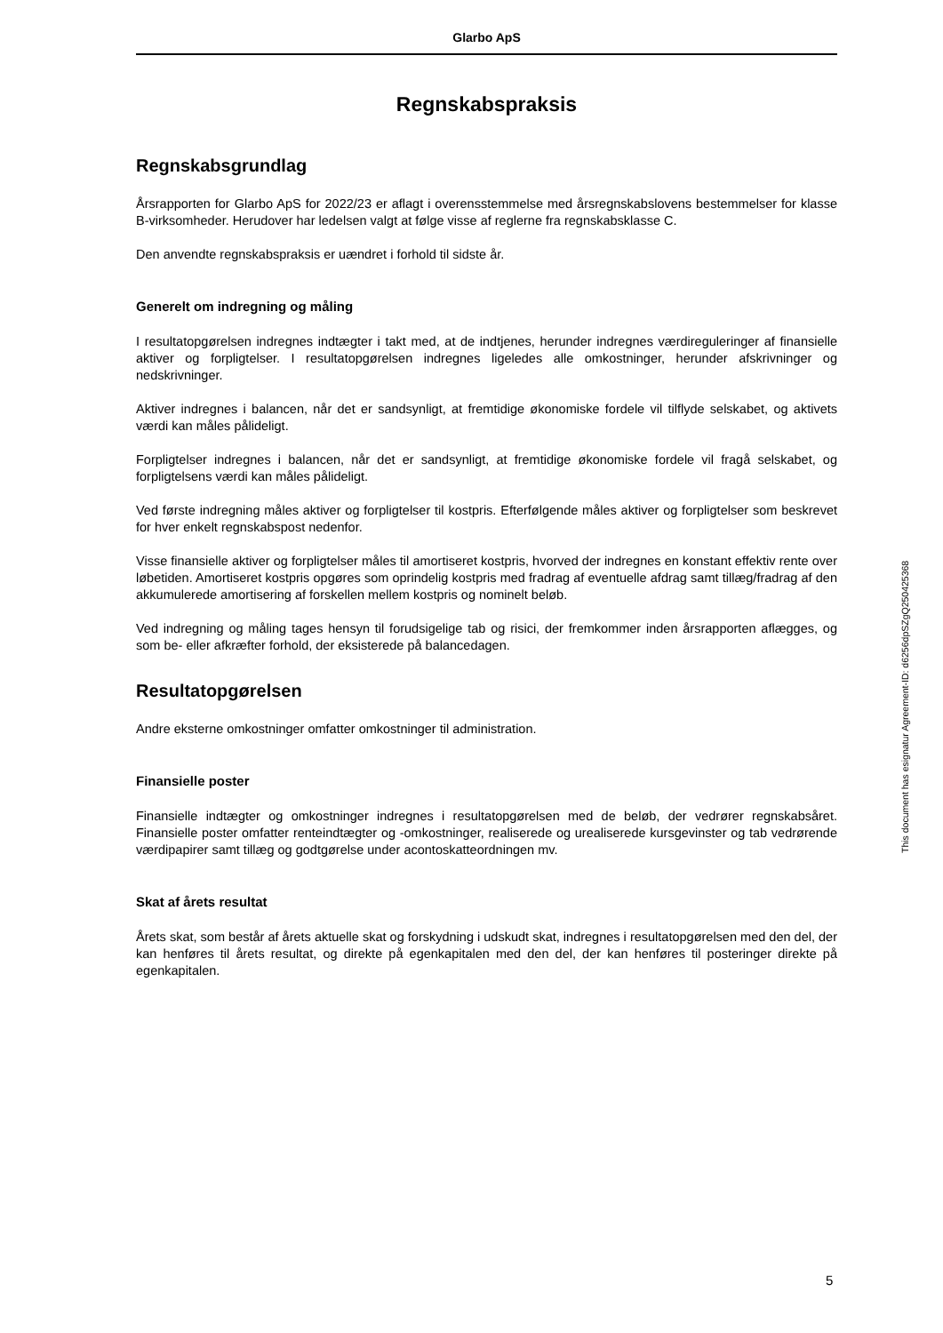Glarbo ApS
Regnskabspraksis
Regnskabsgrundlag
Årsrapporten for Glarbo ApS for 2022/23 er aflagt i overensstemmelse med årsregnskabslovens bestemmelser for klasse B-virksomheder. Herudover har ledelsen valgt at følge visse af reglerne fra regnskabsklasse C.
Den anvendte regnskabspraksis er uændret i forhold til sidste år.
Generelt om indregning og måling
I resultatopgørelsen indregnes indtægter i takt med, at de indtjenes, herunder indregnes værdireguleringer af finansielle aktiver og forpligtelser. I resultatopgørelsen indregnes ligeledes alle omkostninger, herunder afskrivninger og nedskrivninger.
Aktiver indregnes i balancen, når det er sandsynligt, at fremtidige økonomiske fordele vil tilflyde selskabet, og aktivets værdi kan måles pålideligt.
Forpligtelser indregnes i balancen, når det er sandsynligt, at fremtidige økonomiske fordele vil fragå selskabet, og forpligtelsens værdi kan måles pålideligt.
Ved første indregning måles aktiver og forpligtelser til kostpris. Efterfølgende måles aktiver og forpligtelser som beskrevet for hver enkelt regnskabspost nedenfor.
Visse finansielle aktiver og forpligtelser måles til amortiseret kostpris, hvorved der indregnes en konstant effektiv rente over løbetiden. Amortiseret kostpris opgøres som oprindelig kostpris med fradrag af eventuelle afdrag samt tillæg/fradrag af den akkumulerede amortisering af forskellen mellem kostpris og nominelt beløb.
Ved indregning og måling tages hensyn til forudsigelige tab og risici, der fremkommer inden årsrapporten aflægges, og som be- eller afkræfter forhold, der eksisterede på balancedagen.
Resultatopgørelsen
Andre eksterne omkostninger omfatter omkostninger til administration.
Finansielle poster
Finansielle indtægter og omkostninger indregnes i resultatopgørelsen med de beløb, der vedrører regnskabsåret. Finansielle poster omfatter renteindtægter og -omkostninger, realiserede og urealiserede kursgevinster og tab vedrørende værdipapirer samt tillæg og godtgørelse under acontoskatteordningen mv.
Skat af årets resultat
Årets skat, som består af årets aktuelle skat og forskydning i udskudt skat, indregnes i resultatopgørelsen med den del, der kan henføres til årets resultat, og direkte på egenkapitalen med den del, der kan henføres til posteringer direkte på egenkapitalen.
This document has esignatur Agreement-ID: d6256dpSZgQ250425368
5